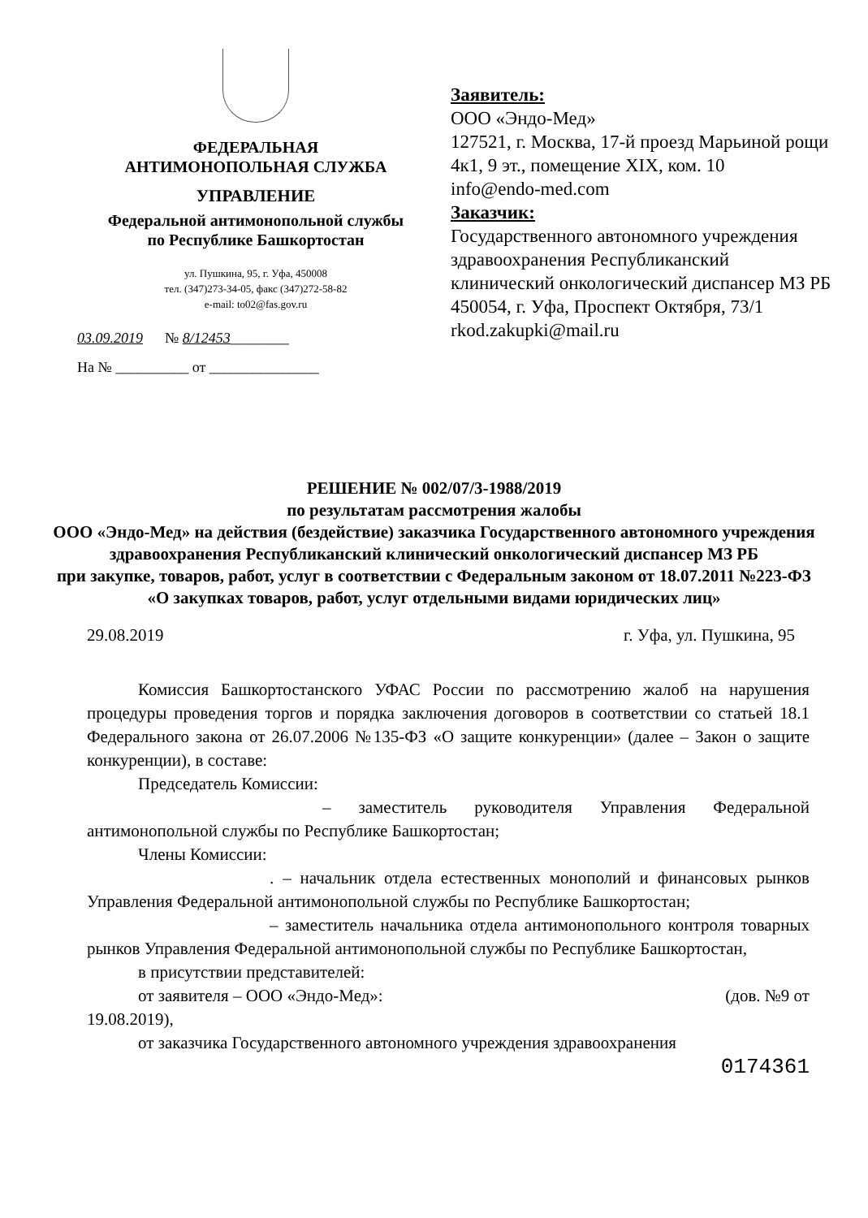ФЕДЕРАЛЬНАЯ
АНТИМОНОПОЛЬНАЯ СЛУЖБА
УПРАВЛЕНИЕ
Федеральной антимонопольной службы
по Республике Башкортостан
ул. Пушкина, 95, г. Уфа, 450008
тел. (347)273-34-05, факс (347)272-58-82
e-mail: to02@fas.gov.ru
03.09.2019 № 8/12453________
На № __________ от _______________
Заявитель:
ООО «Эндо-Мед»
127521, г. Москва, 17-й проезд Марьиной рощи 4к1, 9 эт., помещение XIX, ком. 10
info@endo-med.com
Заказчик:
Государственного автономного учреждения здравоохранения Республиканский клинический онкологический диспансер МЗ РБ
450054, г. Уфа, Проспект Октября, 73/1
rkod.zakupki@mail.ru
РЕШЕНИЕ № 002/07/3-1988/2019
по результатам рассмотрения жалобы
ООО «Эндо-Мед» на действия (бездействие) заказчика Государственного автономного учреждения здравоохранения Республиканский клинический онкологический диспансер МЗ РБ
при закупке, товаров, работ, услуг в соответствии с Федеральным законом от 18.07.2011 №223-ФЗ «О закупках товаров, работ, услуг отдельными видами юридических лиц»
29.08.2019 г. Уфа, ул. Пушкина, 95
Комиссия Башкортостанского УФАС России по рассмотрению жалоб на нарушения процедуры проведения торгов и порядка заключения договоров в соответствии со статьей 18.1 Федерального закона от 26.07.2006 №135-ФЗ «О защите конкуренции» (далее – Закон о защите конкуренции), в составе:
Председатель Комиссии:
– заместитель руководителя Управления Федеральной антимонопольной службы по Республике Башкортостан;
Члены Комиссии:
. – начальник отдела естественных монополий и финансовых рынков Управления Федеральной антимонопольной службы по Республике Башкортостан;
– заместитель начальника отдела антимонопольного контроля товарных рынков Управления Федеральной антимонопольной службы по Республике Башкортостан,
в присутствии представителей:
от заявителя – ООО «Эндо-Мед»: (дов. №9 от
19.08.2019),
от заказчика Государственного автономного учреждения здравоохранения
0174361